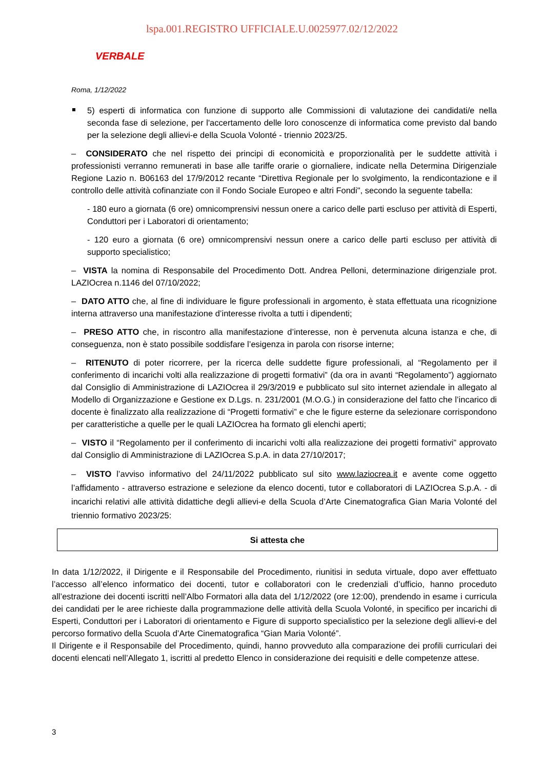lspa.001.REGISTRO UFFICIALE.U.0025977.02/12/2022
VERBALE
Roma, 1/12/2022
5) esperti di informatica con funzione di supporto alle Commissioni di valutazione dei candidati/e nella seconda fase di selezione, per l'accertamento delle loro conoscenze di informatica come previsto dal bando per la selezione degli allievi-e della Scuola Volonté - triennio 2023/25.
– CONSIDERATO che nel rispetto dei principi di economicità e proporzionalità per le suddette attività i professionisti verranno remunerati in base alle tariffe orarie o giornaliere, indicate nella Determina Dirigenziale Regione Lazio n. B06163 del 17/9/2012 recante “Direttiva Regionale per lo svolgimento, la rendicontazione e il controllo delle attività cofinanziate con il Fondo Sociale Europeo e altri Fondi", secondo la seguente tabella:
- 180 euro a giornata (6 ore) omnicomprensivi nessun onere a carico delle parti escluso per attività di Esperti, Conduttori per i Laboratori di orientamento;
- 120 euro a giornata (6 ore) omnicomprensivi nessun onere a carico delle parti escluso per attività di supporto specialistico;
– VISTA la nomina di Responsabile del Procedimento Dott. Andrea Pelloni, determinazione dirigenziale prot. LAZIOcrea n.1146 del 07/10/2022;
– DATO ATTO che, al fine di individuare le figure professionali in argomento, è stata effettuata una ricognizione interna attraverso una manifestazione d’interesse rivolta a tutti i dipendenti;
– PRESO ATTO che, in riscontro alla manifestazione d’interesse, non è pervenuta alcuna istanza e che, di conseguenza, non è stato possibile soddisfare l’esigenza in parola con risorse interne;
– RITENUTO di poter ricorrere, per la ricerca delle suddette figure professionali, al “Regolamento per il conferimento di incarichi volti alla realizzazione di progetti formativi” (da ora in avanti “Regolamento”) aggiornato dal Consiglio di Amministrazione di LAZIOcrea il 29/3/2019 e pubblicato sul sito internet aziendale in allegato al Modello di Organizzazione e Gestione ex D.Lgs. n. 231/2001 (M.O.G.) in considerazione del fatto che l’incarico di docente è finalizzato alla realizzazione di “Progetti formativi” e che le figure esterne da selezionare corrispondono per caratteristiche a quelle per le quali LAZIOcrea ha formato gli elenchi aperti;
– VISTO il “Regolamento per il conferimento di incarichi volti alla realizzazione dei progetti formativi” approvato dal Consiglio di Amministrazione di LAZIOcrea S.p.A. in data 27/10/2017;
– VISTO l’avviso informativo del 24/11/2022 pubblicato sul sito www.laziocrea.it e avente come oggetto l’affidamento - attraverso estrazione e selezione da elenco docenti, tutor e collaboratori di LAZIOcrea S.p.A. - di incarichi relativi alle attività didattiche degli allievi-e della Scuola d’Arte Cinematografica Gian Maria Volonté del triennio formativo 2023/25:
Si attesta che
In data 1/12/2022, il Dirigente e il Responsabile del Procedimento, riunitisi in seduta virtuale, dopo aver effettuato l’accesso all’elenco informatico dei docenti, tutor e collaboratori con le credenziali d’ufficio, hanno proceduto all’estrazione dei docenti iscritti nell’Albo Formatori alla data del 1/12/2022 (ore 12:00), prendendo in esame i curricula dei candidati per le aree richieste dalla programmazione delle attività della Scuola Volonté, in specifico per incarichi di Esperti, Conduttori per i Laboratori di orientamento e Figure di supporto specialistico per la selezione degli allievi-e del percorso formativo della Scuola d’Arte Cinematografica “Gian Maria Volonté”.
Il Dirigente e il Responsabile del Procedimento, quindi, hanno provveduto alla comparazione dei profili curriculari dei docenti elencati nell’Allegato 1, iscritti al predetto Elenco in considerazione dei requisiti e delle competenze attese.
3